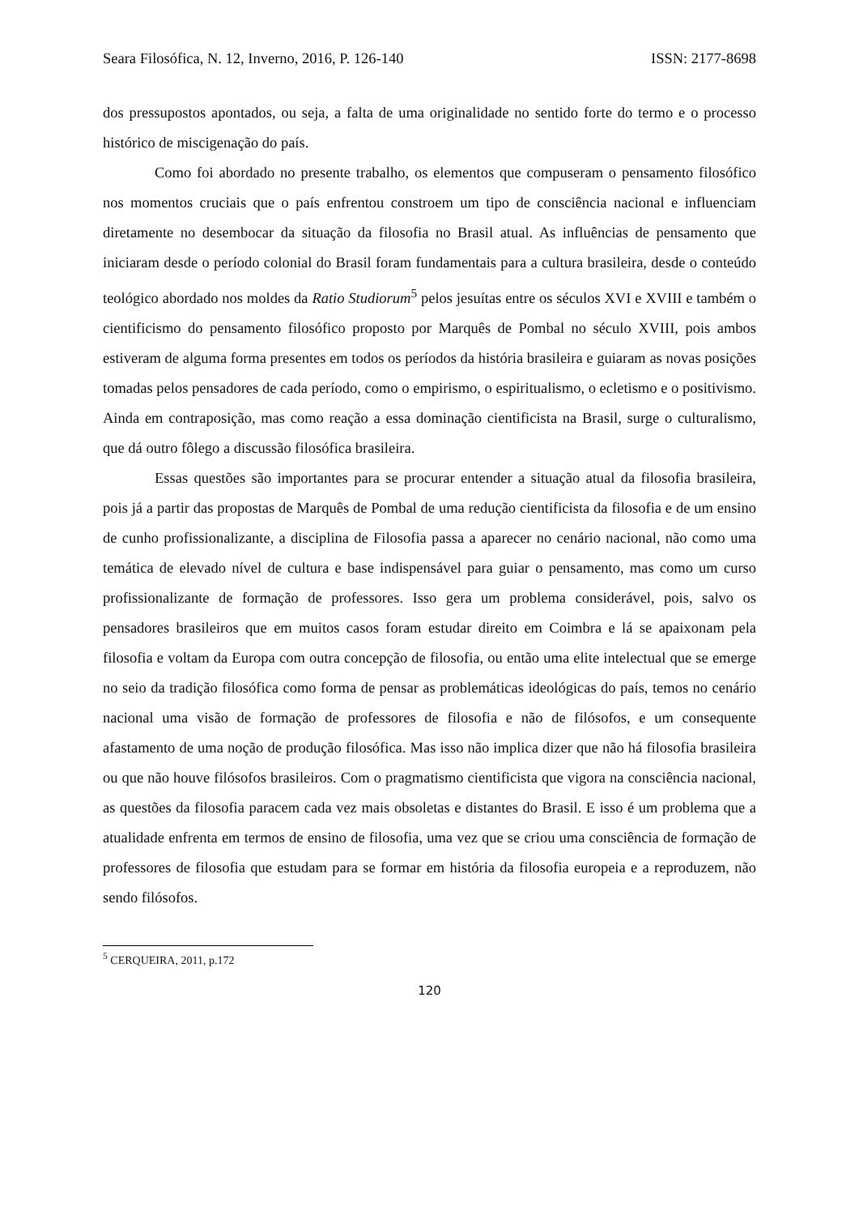Seara Filosófica, N. 12, Inverno, 2016, P. 126-140 ISSN: 2177-8698
dos pressupostos apontados, ou seja, a falta de uma originalidade no sentido forte do termo e o processo histórico de miscigenação do país.
Como foi abordado no presente trabalho, os elementos que compuseram o pensamento filosófico nos momentos cruciais que o país enfrentou constroem um tipo de consciência nacional e influenciam diretamente no desembocar da situação da filosofia no Brasil atual. As influências de pensamento que iniciaram desde o período colonial do Brasil foram fundamentais para a cultura brasileira, desde o conteúdo teológico abordado nos moldes da Ratio Studiorum<sup>5</sup> pelos jesuítas entre os séculos XVI e XVIII e também o cientificismo do pensamento filosófico proposto por Marquês de Pombal no século XVIII, pois ambos estiveram de alguma forma presentes em todos os períodos da história brasileira e guiaram as novas posições tomadas pelos pensadores de cada período, como o empirismo, o espiritualismo, o ecletismo e o positivismo. Ainda em contraposição, mas como reação a essa dominação cientificista na Brasil, surge o culturalismo, que dá outro fôlego a discussão filosófica brasileira.
Essas questões são importantes para se procurar entender a situação atual da filosofia brasileira, pois já a partir das propostas de Marquês de Pombal de uma redução cientificista da filosofia e de um ensino de cunho profissionalizante, a disciplina de Filosofia passa a aparecer no cenário nacional, não como uma temática de elevado nível de cultura e base indispensável para guiar o pensamento, mas como um curso profissionalizante de formação de professores. Isso gera um problema considerável, pois, salvo os pensadores brasileiros que em muitos casos foram estudar direito em Coimbra e lá se apaixonam pela filosofia e voltam da Europa com outra concepção de filosofia, ou então uma elite intelectual que se emerge no seio da tradição filosófica como forma de pensar as problemáticas ideológicas do país, temos no cenário nacional uma visão de formação de professores de filosofia e não de filósofos, e um consequente afastamento de uma noção de produção filosófica. Mas isso não implica dizer que não há filosofia brasileira ou que não houve filósofos brasileiros. Com o pragmatismo cientificista que vigora na consciência nacional, as questões da filosofia paracem cada vez mais obsoletas e distantes do Brasil. E isso é um problema que a atualidade enfrenta em termos de ensino de filosofia, uma vez que se criou uma consciência de formação de professores de filosofia que estudam para se formar em história da filosofia europeia e a reproduzem, não sendo filósofos.
<sup>5</sup> CERQUEIRA, 2011, p.172
120